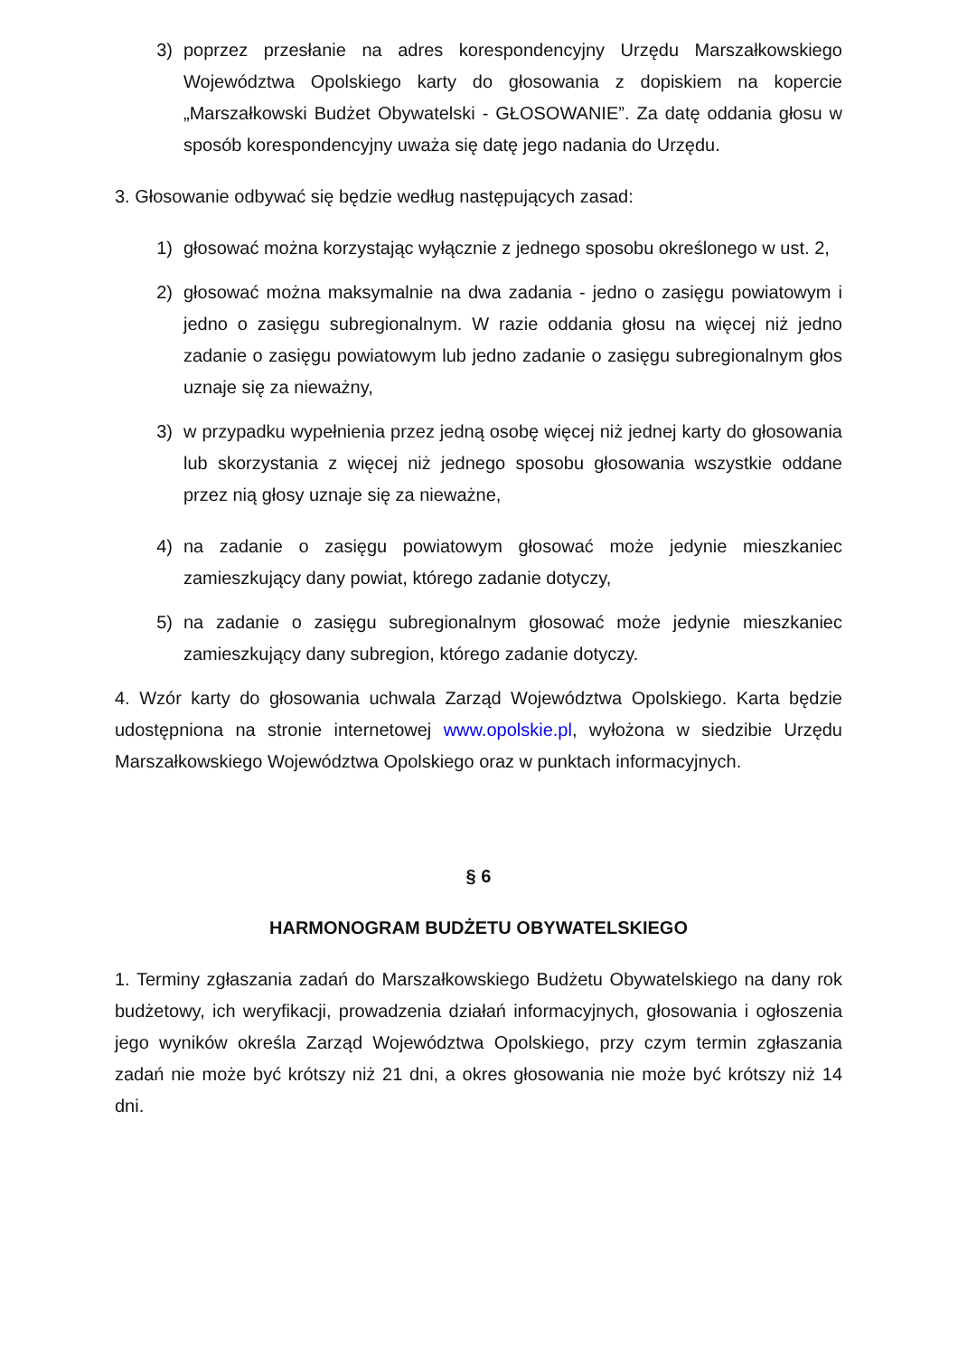3) poprzez przesłanie na adres korespondencyjny Urzędu Marszałkowskiego Województwa Opolskiego karty do głosowania z dopiskiem na kopercie „Marszałkowski Budżet Obywatelski - GŁOSOWANIE”. Za datę oddania głosu w sposób korespondencyjny uważa się datę jego nadania do Urzędu.
3. Głosowanie odbywać się będzie według następujących zasad:
1) głosować można korzystając wyłącznie z jednego sposobu określonego w ust. 2,
2) głosować można maksymalnie na dwa zadania - jedno o zasięgu powiatowym i jedno o zasięgu subregionalnym. W razie oddania głosu na więcej niż jedno zadanie o zasięgu powiatowym lub jedno zadanie o zasięgu subregionalnym głos uznaje się za nieważny,
3) w przypadku wypełnienia przez jedną osobę więcej niż jednej karty do głosowania lub skorzystania z więcej niż jednego sposobu głosowania wszystkie oddane przez nią głosy uznaje się za nieważne,
4) na zadanie o zasięgu powiatowym głosować może jedynie mieszkaniec zamieszkujący dany powiat, którego zadanie dotyczy,
5) na zadanie o zasięgu subregionalnym głosować może jedynie mieszkaniec zamieszkujący dany subregion, którego zadanie dotyczy.
4. Wzór karty do głosowania uchwala Zarząd Województwa Opolskiego. Karta będzie udostępniona na stronie internetowej www.opolskie.pl, wyłożona w siedzibie Urzędu Marszałkowskiego Województwa Opolskiego oraz w punktach informacyjnych.
§ 6
HARMONOGRAM BUDŻETU OBYWATELSKIEGO
1. Terminy zgłaszania zadań do Marszałkowskiego Budżetu Obywatelskiego na dany rok budżetowy, ich weryfikacji, prowadzenia działań informacyjnych, głosowania i ogłoszenia jego wyników określa Zarząd Województwa Opolskiego, przy czym termin zgłaszania zadań nie może być krótszy niż 21 dni, a okres głosowania nie może być krótszy niż 14 dni.